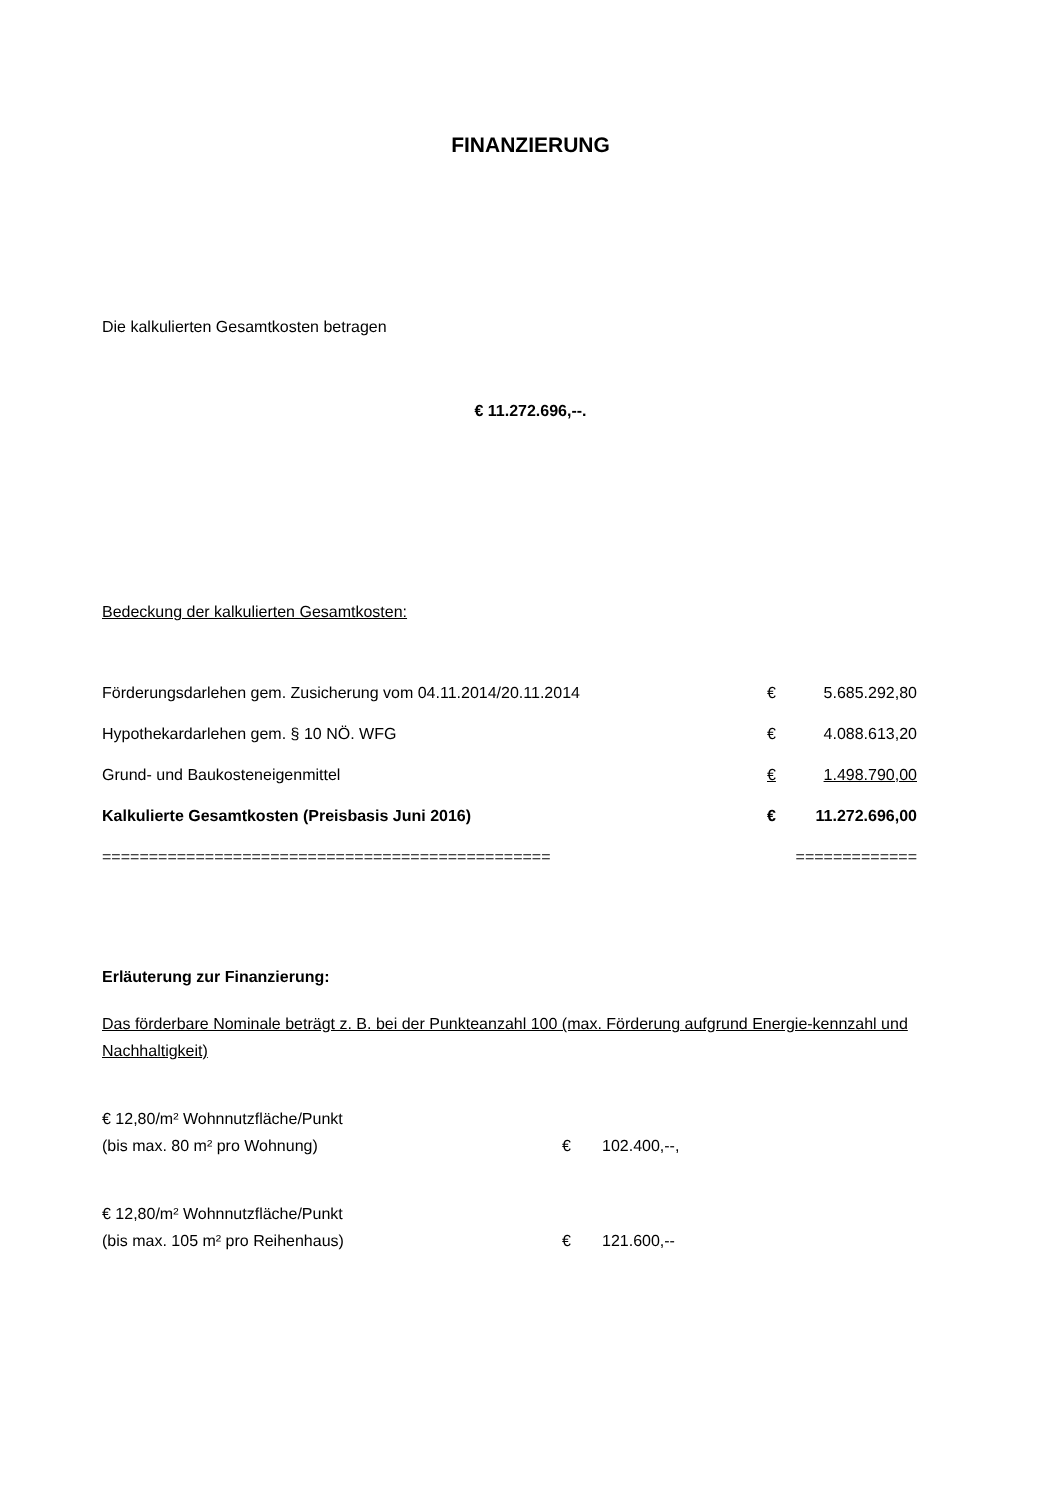FINANZIERUNG
Die kalkulierten Gesamtkosten betragen
€ 11.272.696,--.
Bedeckung der kalkulierten Gesamtkosten:
| Förderungsdarlehen gem. Zusicherung vom 04.11.2014/20.11.2014 | € | 5.685.292,80 |
| Hypothekardarlehen gem. § 10 NÖ. WFG | € | 4.088.613,20 |
| Grund- und Baukosteneigenmittel | € | 1.498.790,00 |
| Kalkulierte Gesamtkosten (Preisbasis Juni 2016) | € | 11.272.696,00 |
| ================================================ | ============= | |
Erläuterung zur Finanzierung:
Das förderbare Nominale beträgt z. B. bei der Punkteanzahl 100 (max. Förderung aufgrund Energie-kennzahl und Nachhaltigkeit)
| € 12,80/m² Wohnnutzfläche/Punkt (bis max. 80 m² pro Wohnung) | € | 102.400,--, |
| € 12,80/m² Wohnnutzfläche/Punkt (bis max. 105 m² pro Reihenhaus) | € | 121.600,-- |